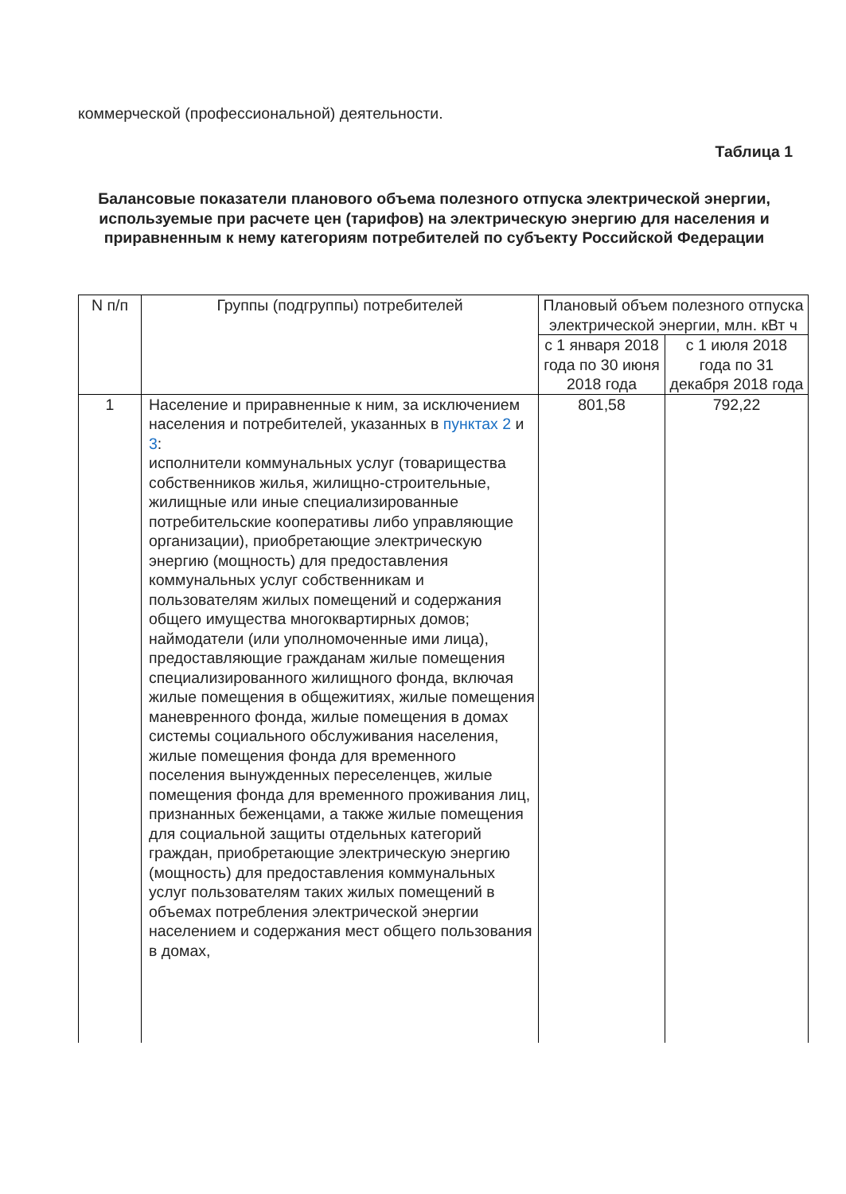коммерческой (профессиональной) деятельности.
Таблица 1
Балансовые показатели планового объема полезного отпуска электрической энергии, используемые при расчете цен (тарифов) на электрическую энергию для населения и приравненным к нему категориям потребителей по субъекту Российской Федерации
| N п/п | Группы (подгруппы) потребителей | Плановый объем полезного отпуска электрической энергии, млн. кВт ч | |
| --- | --- | --- | --- |
| | | с 1 января 2018 года по 30 июня 2018 года | с 1 июля 2018 года по 31 декабря 2018 года |
| 1 | Население и приравненные к ним, за исключением населения и потребителей, указанных в пунктах 2 и 3 : исполнители коммунальных услуг (товарищества собственников жилья, жилищно-строительные, жилищные или иные специализированные потребительские кооперативы либо управляющие организации), приобретающие электрическую энергию (мощность) для предоставления коммунальных услуг собственникам и пользователям жилых помещений и содержания общего имущества многоквартирных домов; наймодатели (или уполномоченные ими лица), предоставляющие гражданам жилые помещения специализированного жилищного фонда, включая жилые помещения в общежитиях, жилые помещения маневренного фонда, жилые помещения в домах системы социального обслуживания населения, жилые помещения фонда для временного поселения вынужденных переселенцев, жилые помещения фонда для временного проживания лиц, признанных беженцами, а также жилые помещения для социальной защиты отдельных категорий граждан, приобретающие электрическую энергию (мощность) для предоставления коммунальных услуг пользователям таких жилых помещений в объемах потребления электрической энергии населением и содержания мест общего пользования в домах, | 801,58 | 792,22 |